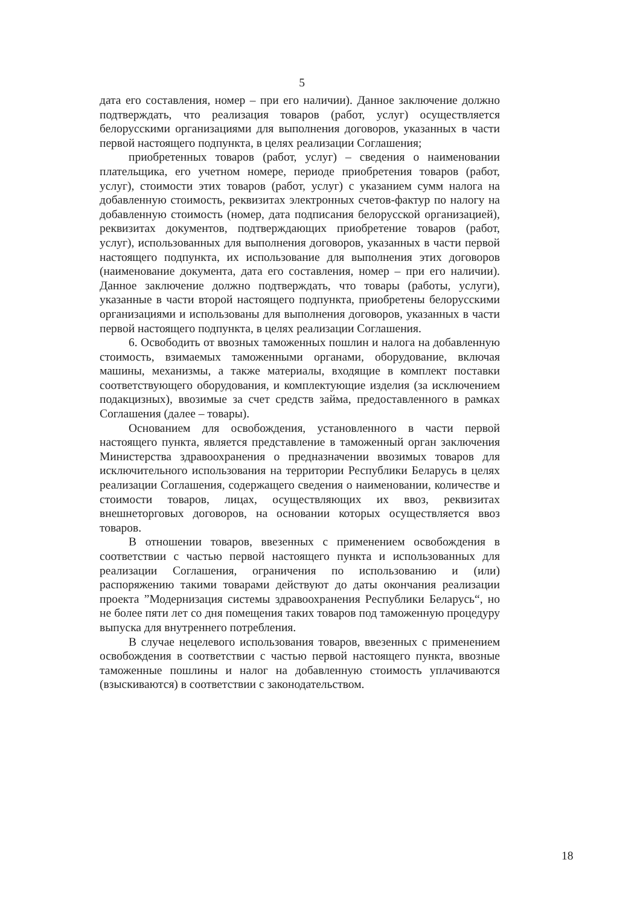5
дата его составления, номер – при его наличии). Данное заключение должно подтверждать, что реализация товаров (работ, услуг) осуществляется белорусскими организациями для выполнения договоров, указанных в части первой настоящего подпункта, в целях реализации Соглашения;
приобретенных товаров (работ, услуг) – сведения о наименовании плательщика, его учетном номере, периоде приобретения товаров (работ, услуг), стоимости этих товаров (работ, услуг) с указанием сумм налога на добавленную стоимость, реквизитах электронных счетов-фактур по налогу на добавленную стоимость (номер, дата подписания белорусской организацией), реквизитах документов, подтверждающих приобретение товаров (работ, услуг), использованных для выполнения договоров, указанных в части первой настоящего подпункта, их использование для выполнения этих договоров (наименование документа, дата его составления, номер – при его наличии). Данное заключение должно подтверждать, что товары (работы, услуги), указанные в части второй настоящего подпункта, приобретены белорусскими организациями и использованы для выполнения договоров, указанных в части первой настоящего подпункта, в целях реализации Соглашения.
6. Освободить от ввозных таможенных пошлин и налога на добавленную стоимость, взимаемых таможенными органами, оборудование, включая машины, механизмы, а также материалы, входящие в комплект поставки соответствующего оборудования, и комплектующие изделия (за исключением подакцизных), ввозимые за счет средств займа, предоставленного в рамках Соглашения (далее – товары).
Основанием для освобождения, установленного в части первой настоящего пункта, является представление в таможенный орган заключения Министерства здравоохранения о предназначении ввозимых товаров для исключительного использования на территории Республики Беларусь в целях реализации Соглашения, содержащего сведения о наименовании, количестве и стоимости товаров, лицах, осуществляющих их ввоз, реквизитах внешнеторговых договоров, на основании которых осуществляется ввоз товаров.
В отношении товаров, ввезенных с применением освобождения в соответствии с частью первой настоящего пункта и использованных для реализации Соглашения, ограничения по использованию и (или) распоряжению такими товарами действуют до даты окончания реализации проекта ”Модернизация системы здравоохранения Республики Беларусь“, но не более пяти лет со дня помещения таких товаров под таможенную процедуру выпуска для внутреннего потребления.
В случае нецелевого использования товаров, ввезенных с применением освобождения в соответствии с частью первой настоящего пункта, ввозные таможенные пошлины и налог на добавленную стоимость уплачиваются (взыскиваются) в соответствии с законодательством.
18